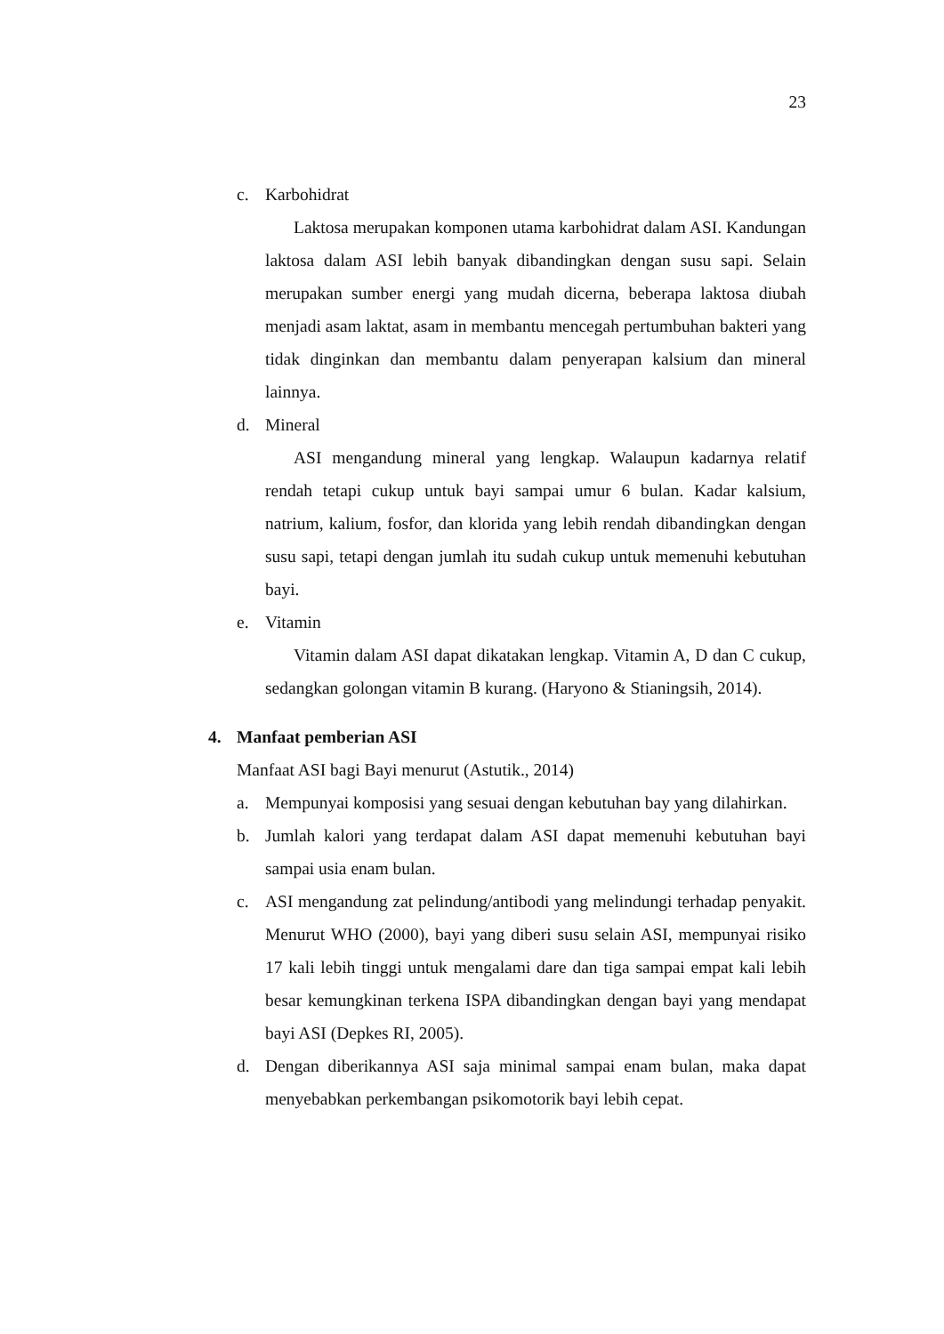23
c. Karbohidrat
Laktosa merupakan komponen utama karbohidrat dalam ASI. Kandungan laktosa dalam ASI lebih banyak dibandingkan dengan susu sapi. Selain merupakan sumber energi yang mudah dicerna, beberapa laktosa diubah menjadi asam laktat, asam in membantu mencegah pertumbuhan bakteri yang tidak dinginkan dan membantu dalam penyerapan kalsium dan mineral lainnya.
d. Mineral
ASI mengandung mineral yang lengkap. Walaupun kadarnya relatif rendah tetapi cukup untuk bayi sampai umur 6 bulan. Kadar kalsium, natrium, kalium, fosfor, dan klorida yang lebih rendah dibandingkan dengan susu sapi, tetapi dengan jumlah itu sudah cukup untuk memenuhi kebutuhan bayi.
e. Vitamin
Vitamin dalam ASI dapat dikatakan lengkap. Vitamin A, D dan C cukup, sedangkan golongan vitamin B kurang. (Haryono & Stianingsih, 2014).
4. Manfaat pemberian ASI
Manfaat ASI bagi Bayi menurut (Astutik., 2014)
a. Mempunyai komposisi yang sesuai dengan kebutuhan bay yang dilahirkan.
b. Jumlah kalori yang terdapat dalam ASI dapat memenuhi kebutuhan bayi sampai usia enam bulan.
c. ASI mengandung zat pelindung/antibodi yang melindungi terhadap penyakit. Menurut WHO (2000), bayi yang diberi susu selain ASI, mempunyai risiko 17 kali lebih tinggi untuk mengalami dare dan tiga sampai empat kali lebih besar kemungkinan terkena ISPA dibandingkan dengan bayi yang mendapat bayi ASI (Depkes RI, 2005).
d. Dengan diberikannya ASI saja minimal sampai enam bulan, maka dapat menyebabkan perkembangan psikomotorik bayi lebih cepat.